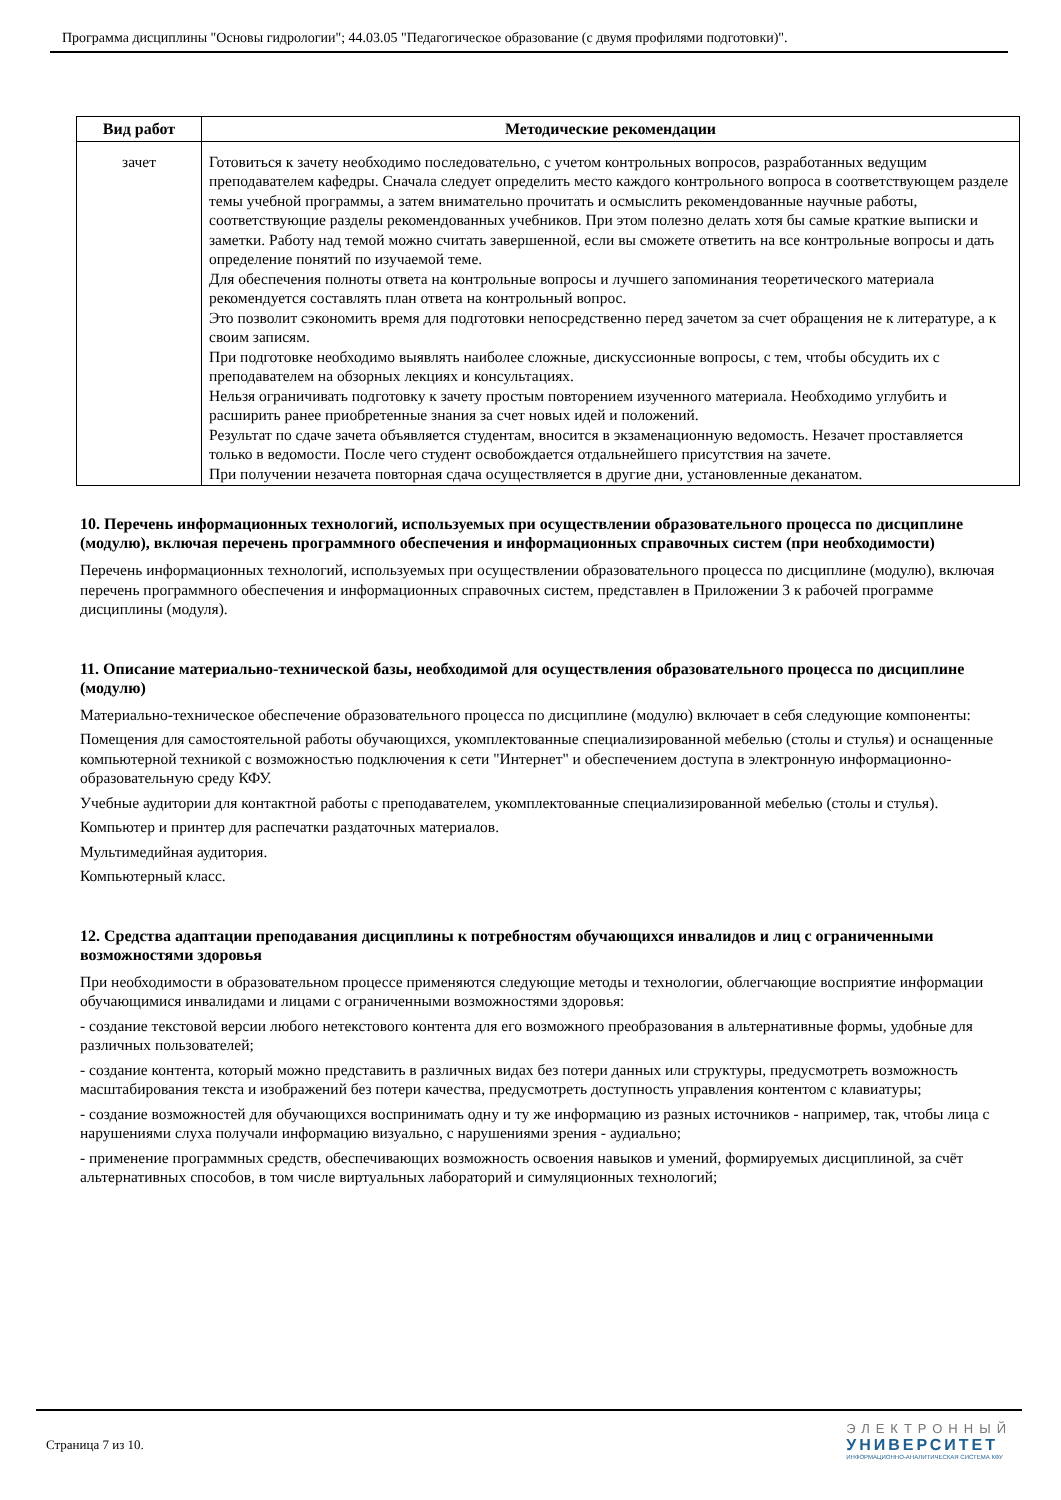Программа дисциплины "Основы гидрологии"; 44.03.05 "Педагогическое образование (с двумя профилями подготовки)".
| Вид работ | Методические рекомендации |
| --- | --- |
| зачет | Готовиться к зачету необходимо последовательно, с учетом контрольных вопросов, разработанных ведущим преподавателем кафедры. Сначала следует определить место каждого контрольного вопроса в соответствующем разделе темы учебной программы, а затем внимательно прочитать и осмыслить рекомендованные научные работы, соответствующие разделы рекомендованных учебников. При этом полезно делать хотя бы самые краткие выписки и заметки. Работу над темой можно считать завершенной, если вы сможете ответить на все контрольные вопросы и дать определение понятий по изучаемой теме. Для обеспечения полноты ответа на контрольные вопросы и лучшего запоминания теоретического материала рекомендуется составлять план ответа на контрольный вопрос. Это позволит сэкономить время для подготовки непосредственно перед зачетом за счет обращения не к литературе, а к своим записям. При подготовке необходимо выявлять наиболее сложные, дискуссионные вопросы, с тем, чтобы обсудить их с преподавателем на обзорных лекциях и консультациях. Нельзя ограничивать подготовку к зачету простым повторением изученного материала. Необходимо углубить и расширить ранее приобретенные знания за счет новых идей и положений. Результат по сдаче зачета объявляется студентам, вносится в экзаменационную ведомость. Незачет проставляется только в ведомости. После чего студент освобождается отдальнейшего присутствия на зачете. При получении незачета повторная сдача осуществляется в другие дни, установленные деканатом. |
10. Перечень информационных технологий, используемых при осуществлении образовательного процесса по дисциплине (модулю), включая перечень программного обеспечения и информационных справочных систем (при необходимости)
Перечень информационных технологий, используемых при осуществлении образовательного процесса по дисциплине (модулю), включая перечень программного обеспечения и информационных справочных систем, представлен в Приложении 3 к рабочей программе дисциплины (модуля).
11. Описание материально-технической базы, необходимой для осуществления образовательного процесса по дисциплине (модулю)
Материально-техническое обеспечение образовательного процесса по дисциплине (модулю) включает в себя следующие компоненты:
Помещения для самостоятельной работы обучающихся, укомплектованные специализированной мебелью (столы и стулья) и оснащенные компьютерной техникой с возможностью подключения к сети "Интернет" и обеспечением доступа в электронную информационно-образовательную среду КФУ.
Учебные аудитории для контактной работы с преподавателем, укомплектованные специализированной мебелью (столы и стулья).
Компьютер и принтер для распечатки раздаточных материалов.
Мультимедийная аудитория.
Компьютерный класс.
12. Средства адаптации преподавания дисциплины к потребностям обучающихся инвалидов и лиц с ограниченными возможностями здоровья
При необходимости в образовательном процессе применяются следующие методы и технологии, облегчающие восприятие информации обучающимися инвалидами и лицами с ограниченными возможностями здоровья:
- создание текстовой версии любого нетекстового контента для его возможного преобразования в альтернативные формы, удобные для различных пользователей;
- создание контента, который можно представить в различных видах без потери данных или структуры, предусмотреть возможность масштабирования текста и изображений без потери качества, предусмотреть доступность управления контентом с клавиатуры;
- создание возможностей для обучающихся воспринимать одну и ту же информацию из разных источников - например, так, чтобы лица с нарушениями слуха получали информацию визуально, с нарушениями зрения - аудиально;
- применение программных средств, обеспечивающих возможность освоения навыков и умений, формируемых дисциплиной, за счёт альтернативных способов, в том числе виртуальных лабораторий и симуляционных технологий;
Страница 7 из 10.
ЭЛЕКТРОННЫЙ
УНИВЕРСИТЕТ
ИНФОРМАЦИОННО-АНАЛИТИЧЕСКАЯ СИСТЕМА КФУ